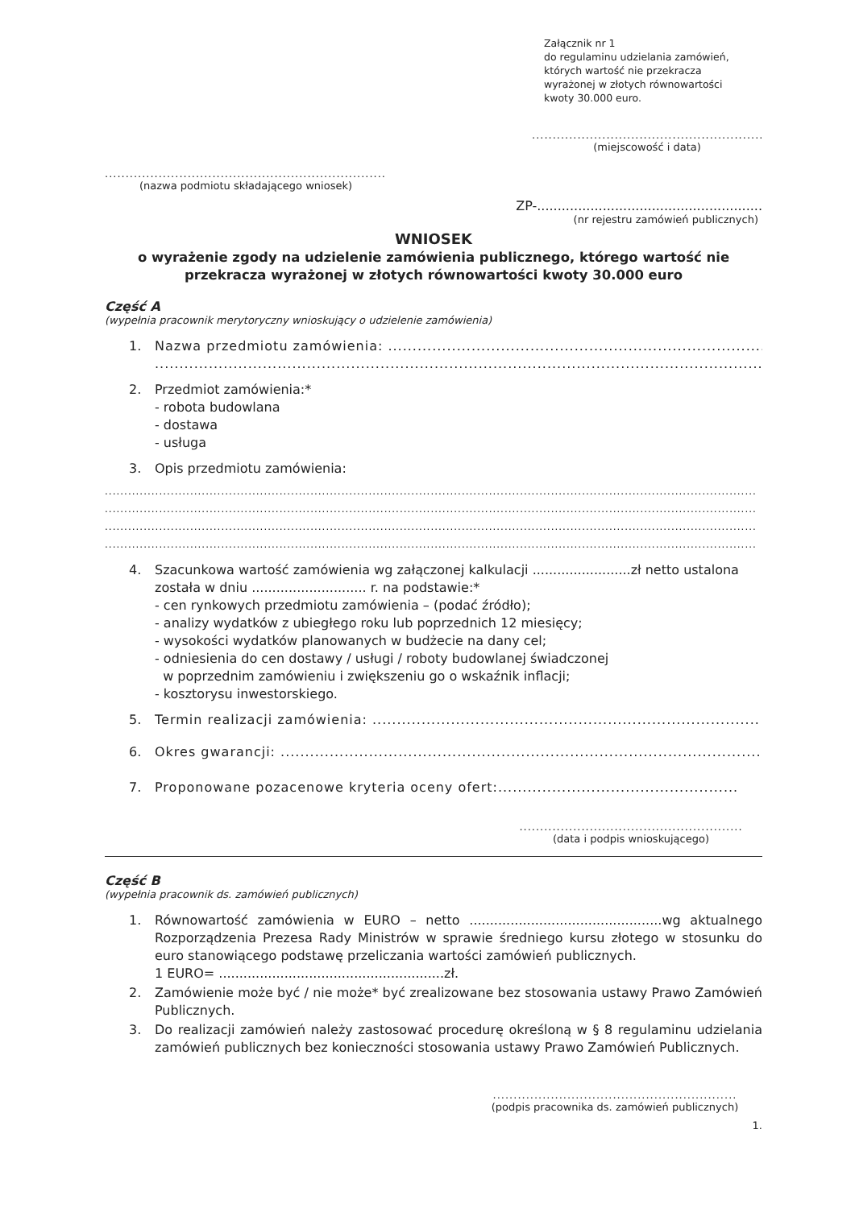Załącznik nr 1
do regulaminu udzielania zamówień,
których wartość nie przekracza
wyrażonej w złotych równowartości
kwoty 30.000 euro.
.................................................................
(miejscowość i data)
..................................................................................
(nazwa podmiotu składającego wniosek)
ZP-.......................................................
(nr rejestru zamówień publicznych)
WNIOSEK
o wyrażenie zgody na udzielenie zamówienia publicznego, którego wartość nie przekracza wyrażonej w złotych równowartości kwoty 30.000 euro
Część A
(wypełnia pracownik merytoryczny wnioskujący o udzielenie zamówienia)
1. Nazwa przedmiotu zamówienia: ...........................................................................................
............................................................................................................................................
2. Przedmiot zamówienia:*
- robota budowlana
- dostawa
- usługa
3. Opis przedmiotu zamówienia:
........................................................................................................................................................................
........................................................................................................................................................................
........................................................................................................................................................................
........................................................................................................................................................................
4. Szacunkowa wartość zamówienia wg załączonej kalkulacji ........................zł netto ustalona została w dniu ............................ r. na podstawie:*
- cen rynkowych przedmiotu zamówienia – (podać źródło);
- analizy wydatków z ubiegłego roku lub poprzednich 12 miesięcy;
- wysokości wydatków planowanych w budżecie na dany cel;
- odniesienia do cen dostawy / usługi / roboty budowlanej świadczonej
w poprzednim zamówieniu i zwiększeniu go o wskaźnik inflacji;
- kosztorysu inwestorskiego.
5. Termin realizacji zamówienia: ...............................................................................
6. Okres gwarancji: ..................................................................................................
7. Proponowane pozacenowe kryteria oceny ofert:.................................................
......................................................
(data i podpis wnioskującego)
Część B
(wypełnia pracownik ds. zamówień publicznych)
1. Równowartość zamówienia w EURO – netto ...............................................wg aktualnego Rozporządzenia Prezesa Rady Ministrów w sprawie średniego kursu złotego w stosunku do euro stanowiącego podstawę przeliczania wartości zamówień publicznych.
1 EURO= .......................................................zł.
2. Zamówienie może być / nie może* być zrealizowane bez stosowania ustawy Prawo Zamówień Publicznych.
3. Do realizacji zamówień należy zastosować procedurę określoną w § 8 regulaminu udzielania zamówień publicznych bez konieczności stosowania ustawy Prawo Zamówień Publicznych.
...........................................................
(podpis pracownika ds. zamówień publicznych)
1.